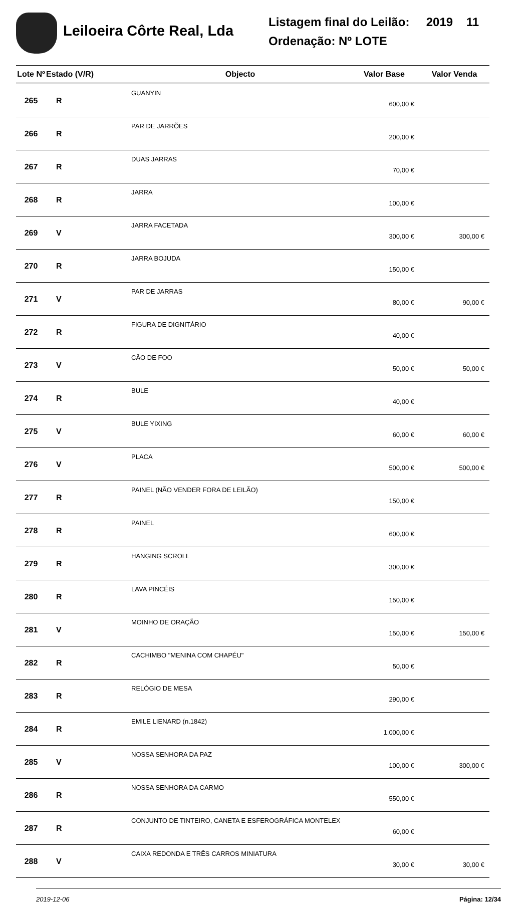Leiloeira Côrte Real, Lda
Listagem final do Leilão: 2019 11
Ordenação: Nº LOTE
| Lote Nº | Estado (V/R) | Objecto | Valor Base | Valor Venda |
| --- | --- | --- | --- | --- |
| 265 | R | GUANYIN | 600,00 € | |
| 266 | R | PAR DE JARRÕES | 200,00 € | |
| 267 | R | DUAS JARRAS | 70,00 € | |
| 268 | R | JARRA | 100,00 € | |
| 269 | V | JARRA FACETADA | 300,00 € | 300,00 € |
| 270 | R | JARRA BOJUDA | 150,00 € | |
| 271 | V | PAR DE JARRAS | 80,00 € | 90,00 € |
| 272 | R | FIGURA DE DIGNITÁRIO | 40,00 € | |
| 273 | V | CÃO DE FOO | 50,00 € | 50,00 € |
| 274 | R | BULE | 40,00 € | |
| 275 | V | BULE YIXING | 60,00 € | 60,00 € |
| 276 | V | PLACA | 500,00 € | 500,00 € |
| 277 | R | PAINEL (NÃO VENDER FORA DE LEILÃO) | 150,00 € | |
| 278 | R | PAINEL | 600,00 € | |
| 279 | R | HANGING SCROLL | 300,00 € | |
| 280 | R | LAVA PINCÉIS | 150,00 € | |
| 281 | V | MOINHO DE ORAÇÃO | 150,00 € | 150,00 € |
| 282 | R | CACHIMBO "MENINA COM CHAPÉU" | 50,00 € | |
| 283 | R | RELÓGIO DE MESA | 290,00 € | |
| 284 | R | EMILE LIENARD (n.1842) | 1.000,00 € | |
| 285 | V | NOSSA SENHORA DA PAZ | 100,00 € | 300,00 € |
| 286 | R | NOSSA SENHORA DA CARMO | 550,00 € | |
| 287 | R | CONJUNTO DE TINTEIRO, CANETA E ESFEROGRÁFICA MONTELEX | 60,00 € | |
| 288 | V | CAIXA REDONDA E TRÊS CARROS MINIATURA | 30,00 € | 30,00 € |
2019-12-06 Página: 12/34